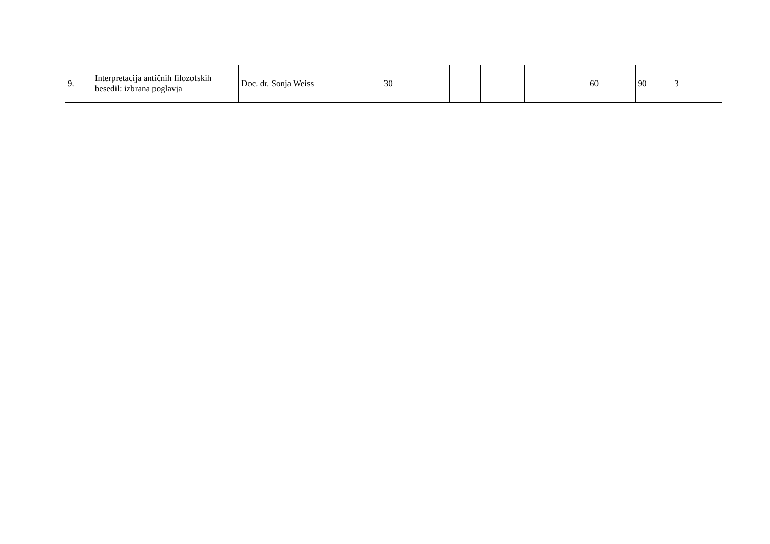| 9. | Interpretacija antičnih filozofskih besedil: izbrana poglavja | Doc. dr. Sonja Weiss | 30 | | | | | 60 | 90 | 3 |